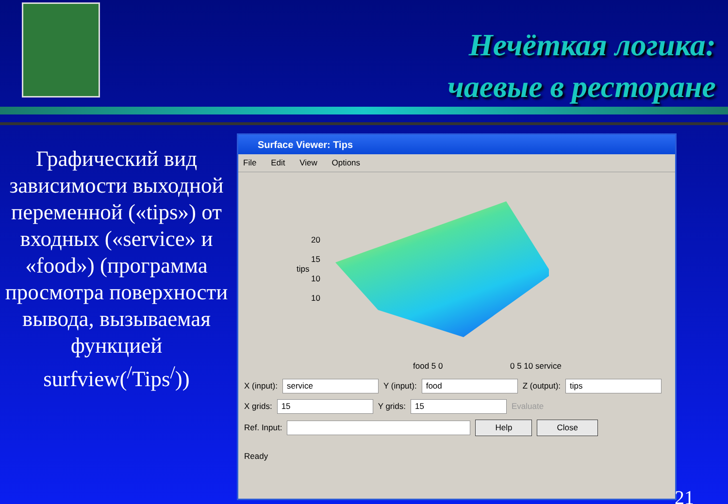Нечёткая логика:
чаевые в ресторане
Графический вид зависимости выходной переменной («tips») от входных («service» и «food») (программа просмотра поверхности вывода, вызываемая функцией surfview(<sup>/</sup>Tips<sup>/</sup>))
Surface Viewer: Tips
File Edit View Options
20
15
10
10
tips
food 5 0 0 5 10 service
X (input): service Y (input): food Z (output): tips
X grids: 15 Y grids: 15 Evaluate
Ref. Input: Help Close
Ready
21